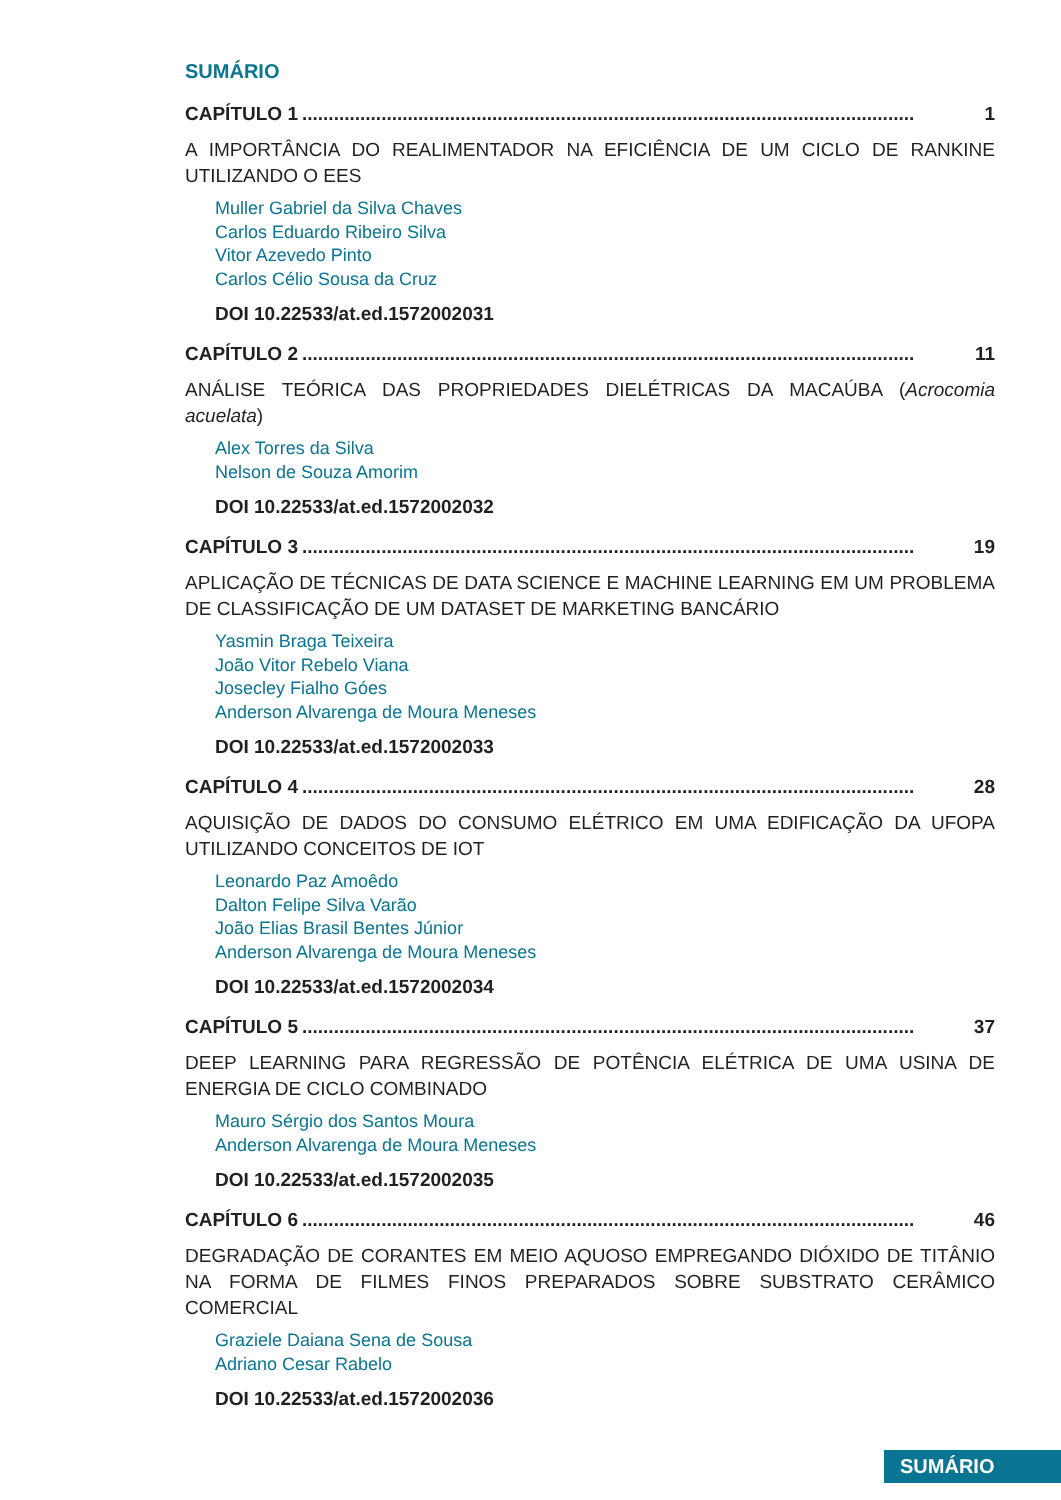SUMÁRIO
CAPÍTULO 1.................................................................................................................... 1
A IMPORTÂNCIA DO REALIMENTADOR NA EFICIÊNCIA DE UM CICLO DE RANKINE UTILIZANDO O EES
Muller Gabriel da Silva Chaves
Carlos Eduardo Ribeiro Silva
Vitor Azevedo Pinto
Carlos Célio Sousa da Cruz
DOI 10.22533/at.ed.1572002031
CAPÍTULO 2.................................................................................................................... 11
ANÁLISE TEÓRICA DAS PROPRIEDADES DIELÉTRICAS DA MACAÚBA (Acrocomia acuelata)
Alex Torres da Silva
Nelson de Souza Amorim
DOI 10.22533/at.ed.1572002032
CAPÍTULO 3.................................................................................................................... 19
APLICAÇÃO DE TÉCNICAS DE DATA SCIENCE E MACHINE LEARNING EM UM PROBLEMA DE CLASSIFICAÇÃO DE UM DATASET DE MARKETING BANCÁRIO
Yasmin Braga Teixeira
João Vitor Rebelo Viana
Josecley Fialho Góes
Anderson Alvarenga de Moura Meneses
DOI 10.22533/at.ed.1572002033
CAPÍTULO 4.................................................................................................................... 28
AQUISIÇÃO DE DADOS DO CONSUMO ELÉTRICO EM UMA EDIFICAÇÃO DA UFOPA UTILIZANDO CONCEITOS DE IOT
Leonardo Paz Amoêdo
Dalton Felipe Silva Varão
João Elias Brasil Bentes Júnior
Anderson Alvarenga de Moura Meneses
DOI 10.22533/at.ed.1572002034
CAPÍTULO 5.................................................................................................................... 37
DEEP LEARNING PARA REGRESSÃO DE POTÊNCIA ELÉTRICA DE UMA USINA DE ENERGIA DE CICLO COMBINADO
Mauro Sérgio dos Santos Moura
Anderson Alvarenga de Moura Meneses
DOI 10.22533/at.ed.1572002035
CAPÍTULO 6.................................................................................................................... 46
DEGRADAÇÃO DE CORANTES EM MEIO AQUOSO EMPREGANDO DIÓXIDO DE TITÂNIO NA FORMA DE FILMES FINOS PREPARADOS SOBRE SUBSTRATO CERÂMICO COMERCIAL
Graziele Daiana Sena de Sousa
Adriano Cesar Rabelo
DOI 10.22533/at.ed.1572002036
SUMÁRIO